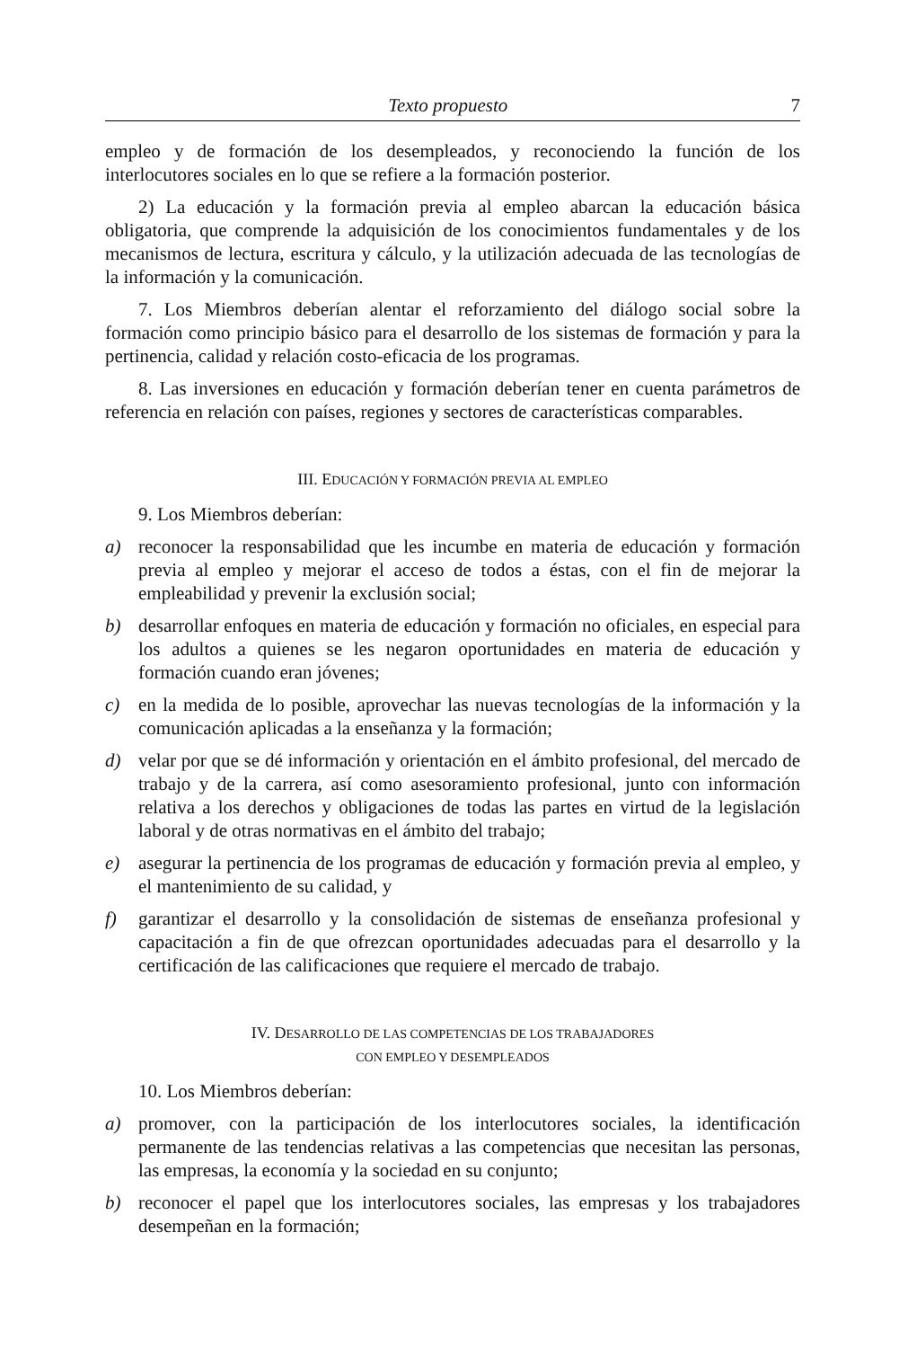Texto propuesto 7
empleo y de formación de los desempleados, y reconociendo la función de los interlocutores sociales en lo que se refiere a la formación posterior.
2) La educación y la formación previa al empleo abarcan la educación básica obligatoria, que comprende la adquisición de los conocimientos fundamentales y de los mecanismos de lectura, escritura y cálculo, y la utilización adecuada de las tecnologías de la información y la comunicación.
7. Los Miembros deberían alentar el reforzamiento del diálogo social sobre la formación como principio básico para el desarrollo de los sistemas de formación y para la pertinencia, calidad y relación costo-eficacia de los programas.
8. Las inversiones en educación y formación deberían tener en cuenta parámetros de referencia en relación con países, regiones y sectores de características comparables.
III. EDUCACIÓN Y FORMACIÓN PREVIA AL EMPLEO
9. Los Miembros deberían:
a) reconocer la responsabilidad que les incumbe en materia de educación y formación previa al empleo y mejorar el acceso de todos a éstas, con el fin de mejorar la empleabilidad y prevenir la exclusión social;
b) desarrollar enfoques en materia de educación y formación no oficiales, en especial para los adultos a quienes se les negaron oportunidades en materia de educación y formación cuando eran jóvenes;
c) en la medida de lo posible, aprovechar las nuevas tecnologías de la información y la comunicación aplicadas a la enseñanza y la formación;
d) velar por que se dé información y orientación en el ámbito profesional, del mercado de trabajo y de la carrera, así como asesoramiento profesional, junto con información relativa a los derechos y obligaciones de todas las partes en virtud de la legislación laboral y de otras normativas en el ámbito del trabajo;
e) asegurar la pertinencia de los programas de educación y formación previa al empleo, y el mantenimiento de su calidad, y
f) garantizar el desarrollo y la consolidación de sistemas de enseñanza profesional y capacitación a fin de que ofrezcan oportunidades adecuadas para el desarrollo y la certificación de las calificaciones que requiere el mercado de trabajo.
IV. DESARROLLO DE LAS COMPETENCIAS DE LOS TRABAJADORES
CON EMPLEO Y DESEMPLEADOS
10. Los Miembros deberían:
a) promover, con la participación de los interlocutores sociales, la identificación permanente de las tendencias relativas a las competencias que necesitan las personas, las empresas, la economía y la sociedad en su conjunto;
b) reconocer el papel que los interlocutores sociales, las empresas y los trabajadores desempeñan en la formación;